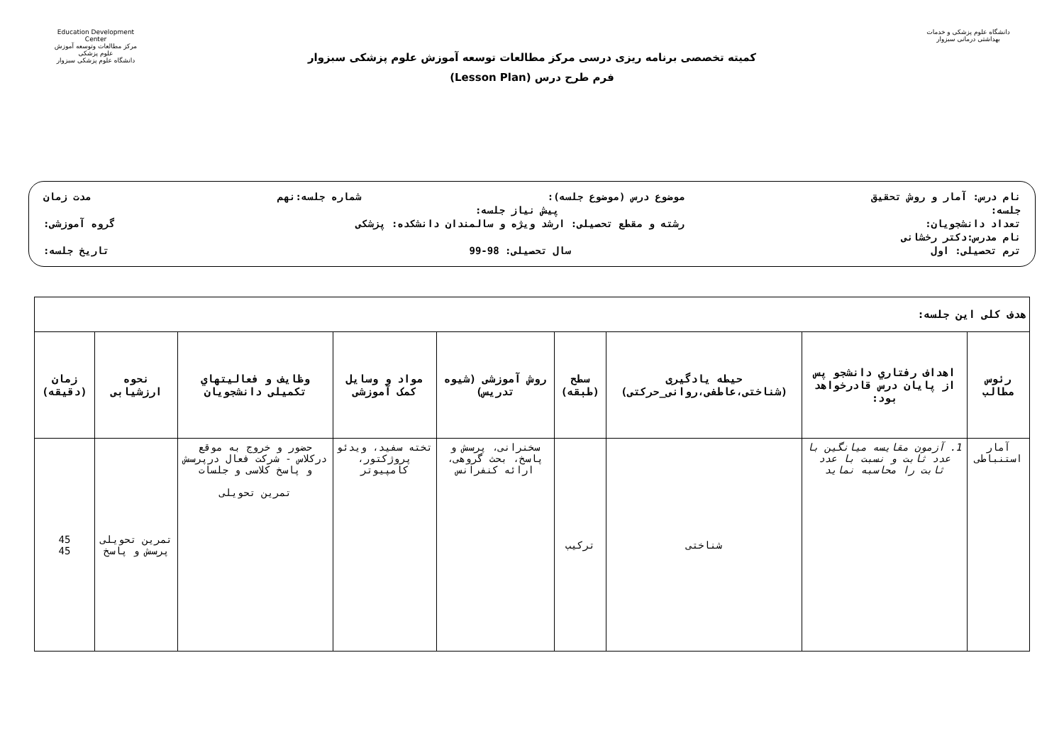دانشگاه علوم پزشکی و خدمات بهداشتی درمانی سبزوار
کمیته تخصصی برنامه ریزی درسی مرکز مطالعات توسعه آموزش علوم پزشکی سبزوار
فرم طرح درس (Lesson Plan)
Education Development Center
مرکز مطالعات وتوسعه آموزش علوم پزشکی
دانشگاه علوم پزشکی سبزوار
نام درس: آمار و روش تحقیق موضوع درس (موضوع جلسه): شماره جلسه:نهم مدت زمان
جلسه: پیش نیاز جلسه:
تعداد دانشجویان: رشته و مقطع تحصیلی: ارشد ویژه و سالمندان دانشکده: پزشکی گروه آموزشی:
نام مدرس:دکتر رخشانی
ترم تحصیلی: اول سال تحصیلی: 98-99 تاریخ جلسه:
| هدف کلی این جلسه: | | | | | | | | |
| رئوس مطالب | اهداف رفتاري دانشجو پس از پایان درس قادرخواهد بود: | حیطه یادگیری (شناختی،عاطفی،روانی_حرکتی) | سطح (طبقه) | روش آموزشی (شیوه تدریس) | مواد و وسایل کمک آموزشی | وظایف و فعالیتهاي تکمیلی دانشجویان | نحوه ارزشیابی | زمان (دقیقه) |
| آمار استنباطی | 1. آزمون مقایسه میانگین با عدد ثابت و نسبت با عدد ثابت را محاسبه نماید | شناختی | ترکیب | سخنرانی، پرسش و پاسخ، بحث گروهی، ارائه کنفرانس | تخته سفید، ویدئو پروژکتور، کامپیوتر | حضور و خروج به موقع درکلاس - شرکت فعال درپرسش و پاسخ کلاسی و جلسات تمرین تحویلی | تمرین تحویلی پرسش و پاسخ | 45 45 |